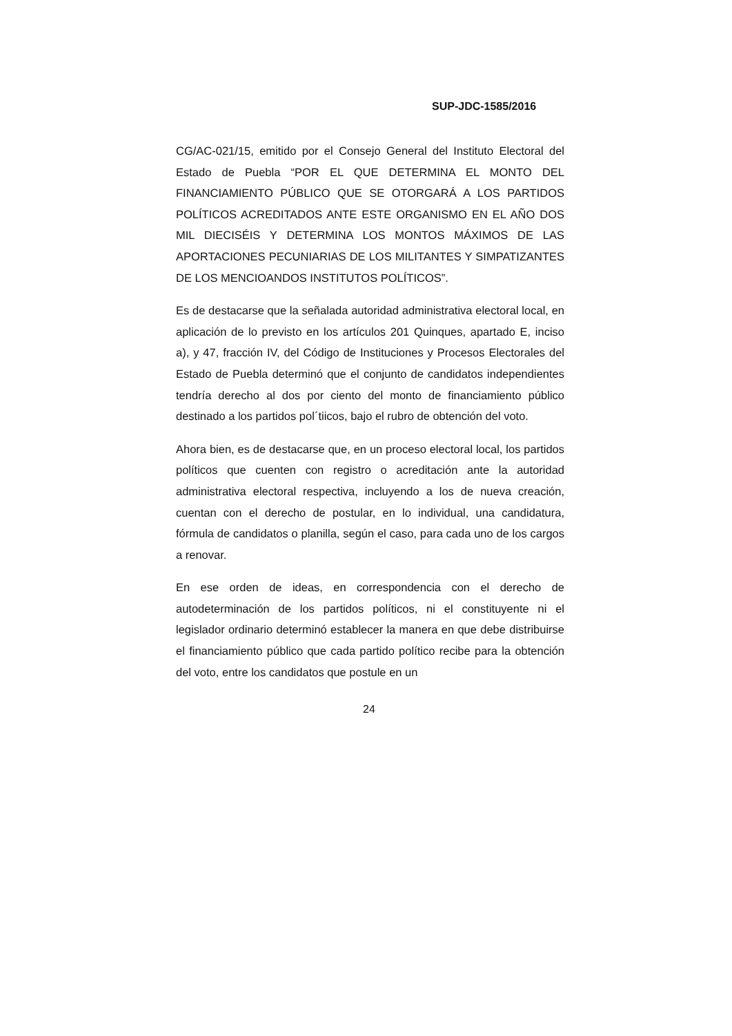SUP-JDC-1585/2016
CG/AC-021/15, emitido por el Consejo General del Instituto Electoral del Estado de Puebla “POR EL QUE DETERMINA EL MONTO DEL FINANCIAMIENTO PÚBLICO QUE SE OTORGARÁ A LOS PARTIDOS POLÍTICOS ACREDITADOS ANTE ESTE ORGANISMO EN EL AÑO DOS MIL DIECISÉIS Y DETERMINA LOS MONTOS MÁXIMOS DE LAS APORTACIONES PECUNIARIAS DE LOS MILITANTES Y SIMPATIZANTES DE LOS MENCIOANDOS INSTITUTOS POLÍTICOS”.
Es de destacarse que la señalada autoridad administrativa electoral local, en aplicación de lo previsto en los artículos 201 Quinques, apartado E, inciso a), y 47, fracción IV, del Código de Instituciones y Procesos Electorales del Estado de Puebla determinó que el conjunto de candidatos independientes tendría derecho al dos por ciento del monto de financiamiento público destinado a los partidos pol´tiicos, bajo el rubro de obtención del voto.
Ahora bien, es de destacarse que, en un proceso electoral local, los partidos políticos que cuenten con registro o acreditación ante la autoridad administrativa electoral respectiva, incluyendo a los de nueva creación, cuentan con el derecho de postular, en lo individual, una candidatura, fórmula de candidatos o planilla, según el caso, para cada uno de los cargos a renovar.
En ese orden de ideas, en correspondencia con el derecho de autodeterminación de los partidos políticos, ni el constituyente ni el legislador ordinario determinó establecer la manera en que debe distribuirse el financiamiento público que cada partido político recibe para la obtención del voto, entre los candidatos que postule en un
24